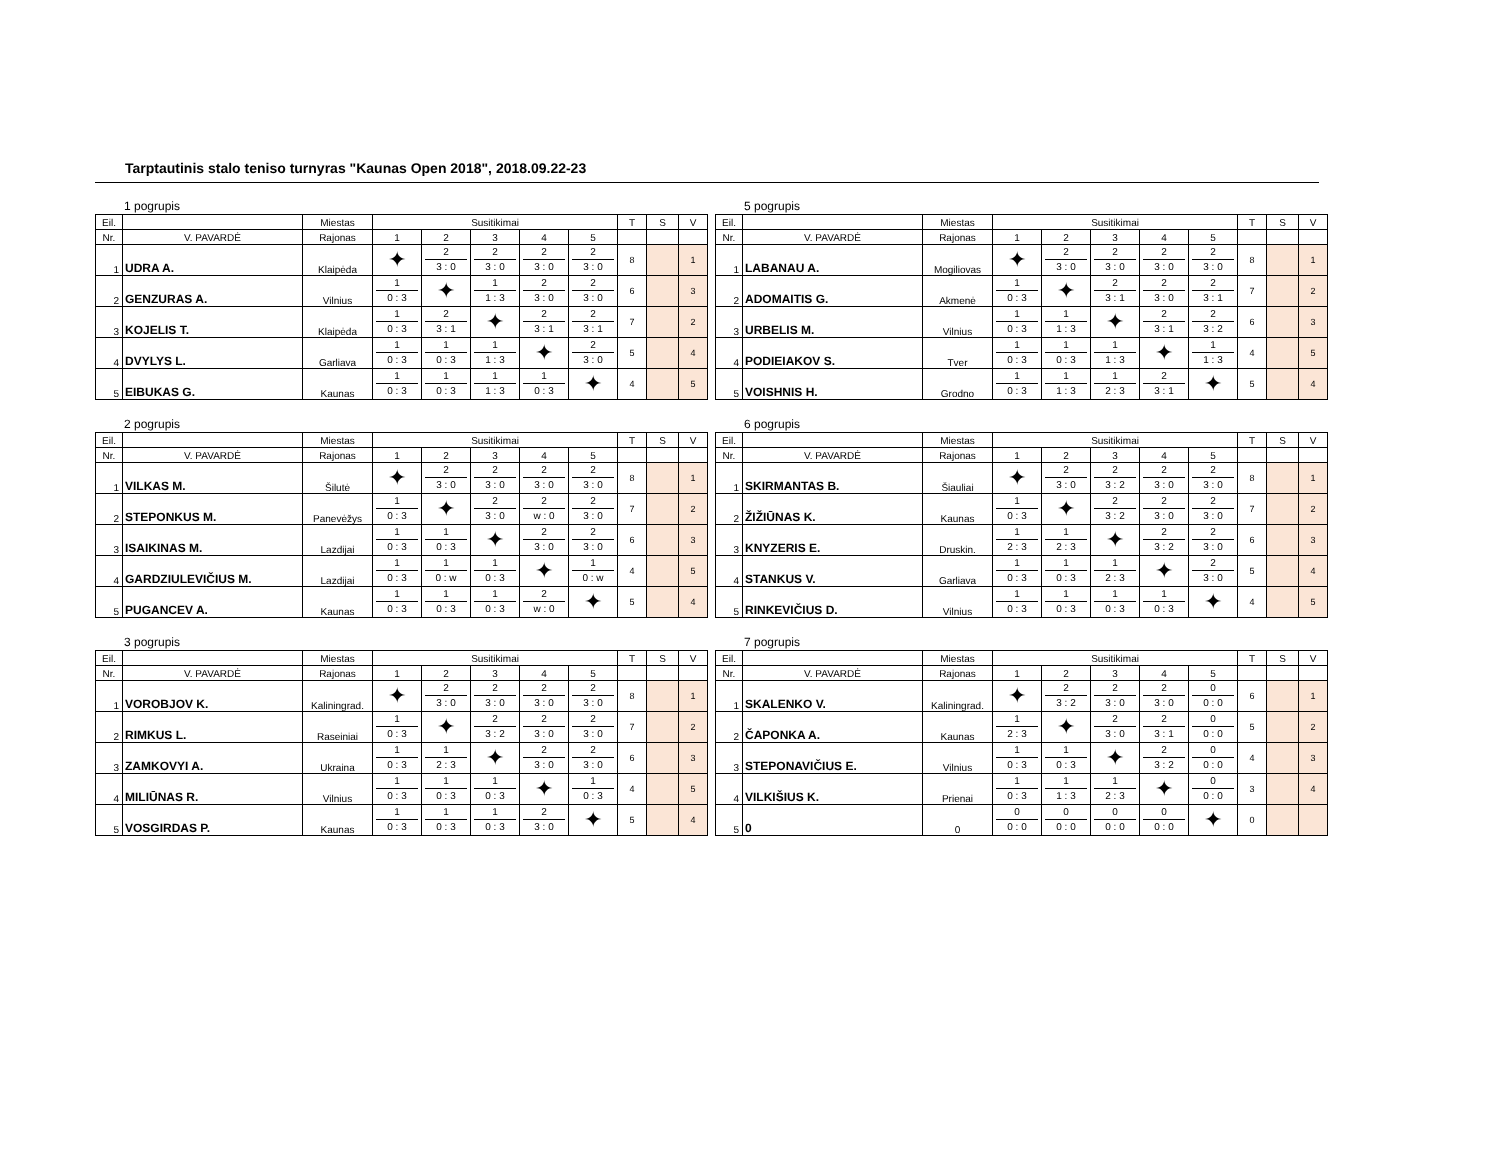Tarptautinis stalo teniso turnyras "Kaunas Open 2018", 2018.09.22-23
1 pogrupis
| Eil. | | Miestas | Susitikimai | | | | | T | S | V |
| --- | --- | --- | --- | --- | --- | --- | --- | --- | --- | --- |
| Nr. | V. PAVARDĖ | Rajonas | 1 | 2 | 3 | 4 | 5 | | | |
| 1 | UDRA A. | Klaipėda | ✦ | 2 3 : 0 | 2 3 : 0 | 2 3 : 0 | 2 3 : 0 | 8 | | 1 |
| 2 | GENZURAS A. | Vilnius | 1 0 : 3 | ✦ | 1 1 : 3 | 2 3 : 0 | 2 3 : 0 | 6 | | 3 |
| 3 | KOJELIS T. | Klaipėda | 1 0 : 3 | 2 3 : 1 | ✦ | 2 3 : 1 | 2 3 : 1 | 7 | | 2 |
| 4 | DVYLYS L. | Garliava | 1 0 : 3 | 1 0 : 3 | 1 1 : 3 | ✦ | 2 3 : 0 | 5 | | 4 |
| 5 | EIBUKAS G. | Kaunas | 1 0 : 3 | 1 0 : 3 | 1 1 : 3 | 1 0 : 3 | ✦ | 4 | | 5 |
2 pogrupis
| Eil. | | Miestas | Susitikimai | | | | | T | S | V |
| --- | --- | --- | --- | --- | --- | --- | --- | --- | --- | --- |
| Nr. | V. PAVARDĖ | Rajonas | 1 | 2 | 3 | 4 | 5 | | | |
| 1 | VILKAS M. | Šilutė | ✦ | 2 3 : 0 | 2 3 : 0 | 2 3 : 0 | 2 3 : 0 | 8 | | 1 |
| 2 | STEPONKUS M. | Panevėžys | 1 0 : 3 | ✦ | 2 3 : 0 | 2 w : 0 | 2 3 : 0 | 7 | | 2 |
| 3 | ISAIKINAS M. | Lazdijai | 1 0 : 3 | 1 0 : 3 | ✦ | 2 3 : 0 | 2 3 : 0 | 6 | | 3 |
| 4 | GARDZIULEVIČIUS M. | Lazdijai | 1 0 : 3 | 1 0 : w | 1 0 : 3 | ✦ | 1 0 : w | 4 | | 5 |
| 5 | PUGANCEV A. | Kaunas | 1 0 : 3 | 1 0 : 3 | 1 0 : 3 | 2 w : 0 | ✦ | 5 | | 4 |
3 pogrupis
| Eil. | | Miestas | Susitikimai | | | | | T | S | V |
| --- | --- | --- | --- | --- | --- | --- | --- | --- | --- | --- |
| Nr. | V. PAVARDĖ | Rajonas | 1 | 2 | 3 | 4 | 5 | | | |
| 1 | VOROBJOV K. | Kaliningrad. | ✦ | 2 3 : 0 | 2 3 : 0 | 2 3 : 0 | 2 3 : 0 | 8 | | 1 |
| 2 | RIMKUS L. | Raseiniai | 1 0 : 3 | ✦ | 2 3 : 2 | 2 3 : 0 | 2 3 : 0 | 7 | | 2 |
| 3 | ZAMKOVYI A. | Ukraina | 1 0 : 3 | 1 2 : 3 | ✦ | 2 3 : 0 | 2 3 : 0 | 6 | | 3 |
| 4 | MILIŪNAS R. | Vilnius | 1 0 : 3 | 1 0 : 3 | 1 0 : 3 | ✦ | 1 0 : 3 | 4 | | 5 |
| 5 | VOSGIRDAS P. | Kaunas | 1 0 : 3 | 1 0 : 3 | 1 0 : 3 | 2 3 : 0 | ✦ | 5 | | 4 |
5 pogrupis
| Eil. | | Miestas | Susitikimai | | | | | T | S | V |
| --- | --- | --- | --- | --- | --- | --- | --- | --- | --- | --- |
| Nr. | V. PAVARDĖ | Rajonas | 1 | 2 | 3 | 4 | 5 | | | |
| 1 | LABANAU A. | Mogiliovas | ✦ | 2 3 : 0 | 2 3 : 0 | 2 3 : 0 | 2 3 : 0 | 8 | | 1 |
| 2 | ADOMAITIS G. | Akmenė | 1 0 : 3 | ✦ | 2 3 : 1 | 2 3 : 0 | 2 3 : 1 | 7 | | 2 |
| 3 | URBELIS M. | Vilnius | 1 0 : 3 | 1 1 : 3 | ✦ | 2 3 : 1 | 2 3 : 2 | 6 | | 3 |
| 4 | PODIEIAKOV S. | Tver | 1 0 : 3 | 1 0 : 3 | 1 1 : 3 | ✦ | 1 1 : 3 | 4 | | 5 |
| 5 | VOISHNIS H. | Grodno | 1 0 : 3 | 1 1 : 3 | 1 2 : 3 | 2 3 : 1 | ✦ | 5 | | 4 |
6 pogrupis
| Eil. | | Miestas | Susitikimai | | | | | T | S | V |
| --- | --- | --- | --- | --- | --- | --- | --- | --- | --- | --- |
| Nr. | V. PAVARDĖ | Rajonas | 1 | 2 | 3 | 4 | 5 | | | |
| 1 | SKIRMANTAS B. | Šiauliai | ✦ | 2 3 : 0 | 2 3 : 2 | 2 3 : 0 | 2 3 : 0 | 8 | | 1 |
| 2 | ŽIŽIŪNAS K. | Kaunas | 1 0 : 3 | ✦ | 2 3 : 2 | 2 3 : 0 | 2 3 : 0 | 7 | | 2 |
| 3 | KNYZERIS E. | Druskin. | 1 2 : 3 | 1 2 : 3 | ✦ | 2 3 : 2 | 2 3 : 0 | 6 | | 3 |
| 4 | STANKUS V. | Garliava | 1 0 : 3 | 1 0 : 3 | 1 2 : 3 | ✦ | 2 3 : 0 | 5 | | 4 |
| 5 | RINKEVIČIUS D. | Vilnius | 1 0 : 3 | 1 0 : 3 | 1 0 : 3 | 1 0 : 3 | ✦ | 4 | | 5 |
7 pogrupis
| Eil. | | Miestas | Susitikimai | | | | | T | S | V |
| --- | --- | --- | --- | --- | --- | --- | --- | --- | --- | --- |
| Nr. | V. PAVARDĖ | Rajonas | 1 | 2 | 3 | 4 | 5 | | | |
| 1 | SKALENKO V. | Kaliningrad. | ✦ | 2 3 : 2 | 2 3 : 0 | 2 3 : 0 | 0 0 : 0 | 6 | | 1 |
| 2 | ČAPONKA A. | Kaunas | 1 2 : 3 | ✦ | 2 3 : 0 | 2 3 : 1 | 0 0 : 0 | 5 | | 2 |
| 3 | STEPONAVIČIUS E. | Vilnius | 1 0 : 3 | 1 0 : 3 | ✦ | 2 3 : 2 | 0 0 : 0 | 4 | | 3 |
| 4 | VILKIŠIUS K. | Prienai | 1 0 : 3 | 1 1 : 3 | 1 2 : 3 | ✦ | 0 0 : 0 | 3 | | 4 |
| 5 | 0 | 0 | 0 0 : 0 | 0 0 : 0 | 0 0 : 0 | 0 0 : 0 | ✦ | 0 | | |